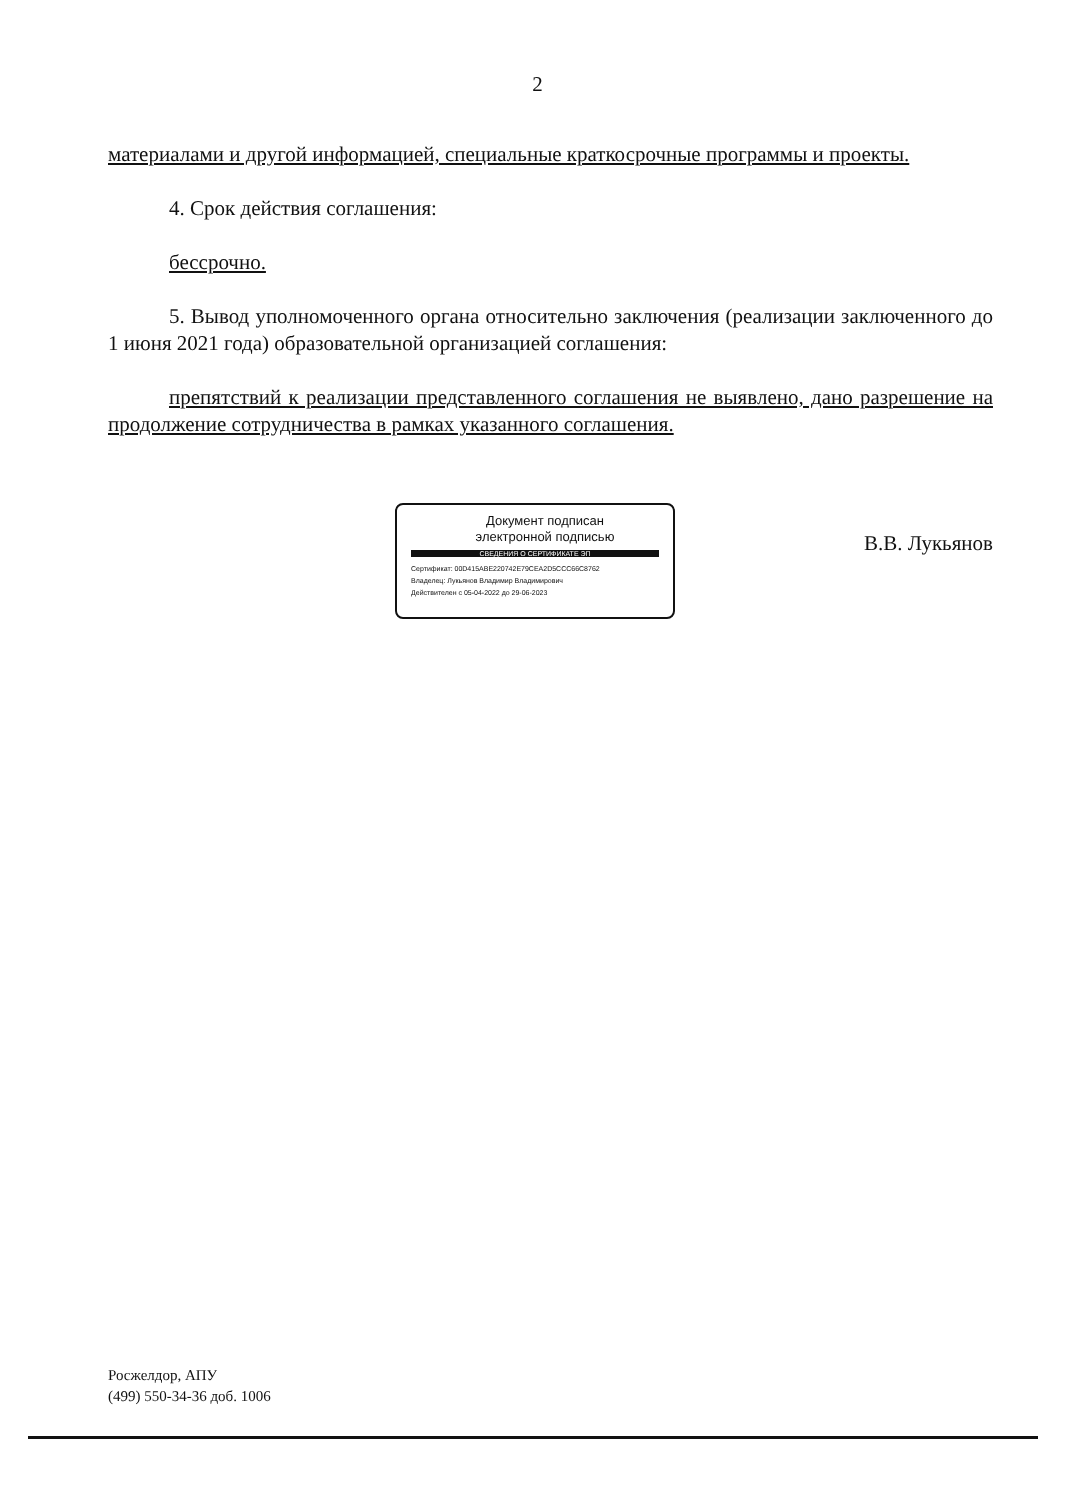2
материалами и другой информацией, специальные краткосрочные программы и проекты.
4. Срок действия соглашения:
бессрочно.
5. Вывод уполномоченного органа относительно заключения (реализации заключенного до 1 июня 2021 года) образовательной организацией соглашения:
препятствий к реализации представленного соглашения не выявлено, дано разрешение на продолжение сотрудничества в рамках указанного соглашения.
Документ подписан
электронной подписью
СВЕДЕНИЯ О СЕРТИФИКАТЕ ЭП
Сертификат: 00D415ABE220742E79CEA2D5CCC66C8762
Владелец: Лукьянов Владимир Владимирович
Действителен с 05-04-2022 до 29-06-2023
В.В. Лукьянов
Росжелдор, АПУ
(499) 550-34-36 доб. 1006